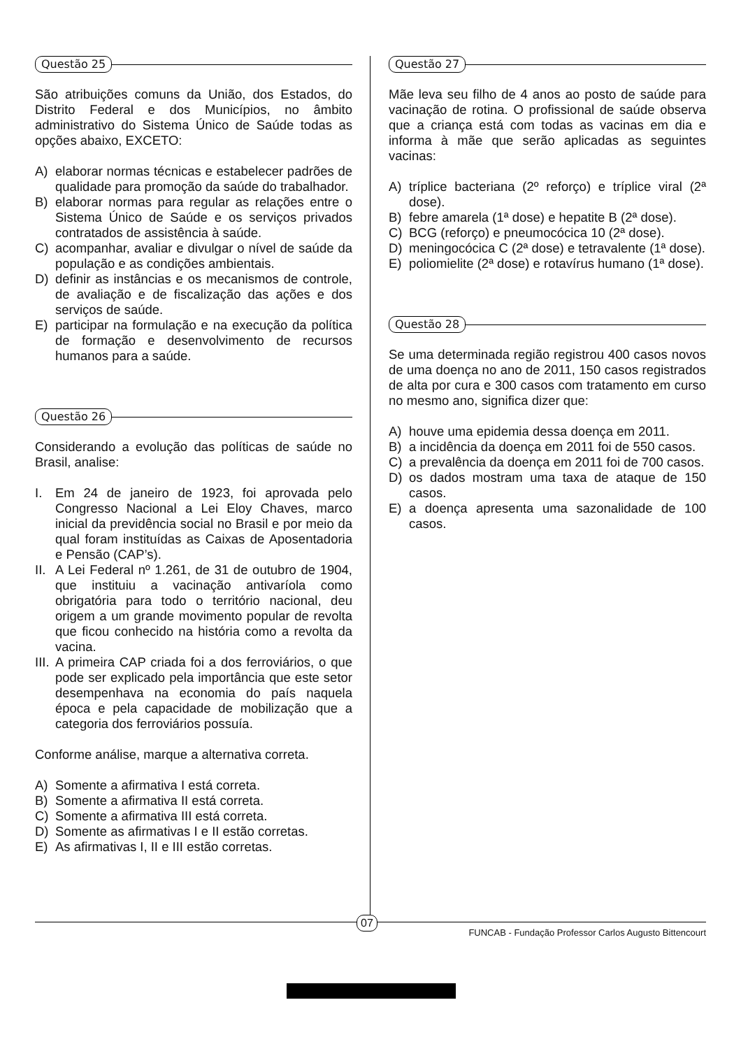Questão 25
São atribuições comuns da União, dos Estados, do Distrito Federal e dos Municípios, no âmbito administrativo do Sistema Único de Saúde todas as opções abaixo, EXCETO:
A) elaborar normas técnicas e estabelecer padrões de qualidade para promoção da saúde do trabalhador.
B) elaborar normas para regular as relações entre o Sistema Único de Saúde e os serviços privados contratados de assistência à saúde.
C) acompanhar, avaliar e divulgar o nível de saúde da população e as condições ambientais.
D) definir as instâncias e os mecanismos de controle, de avaliação e de fiscalização das ações e dos serviços de saúde.
E) participar na formulação e na execução da política de formação e desenvolvimento de recursos humanos para a saúde.
Questão 26
Considerando a evolução das políticas de saúde no Brasil, analise:
I. Em 24 de janeiro de 1923, foi aprovada pelo Congresso Nacional a Lei Eloy Chaves, marco inicial da previdência social no Brasil e por meio da qual foram instituídas as Caixas de Aposentadoria e Pensão (CAP’s).
II.
A Lei Federal nº 1.261, de 31 de outubro de 1904, que instituiu a vacinação antivaríola como obrigatória para todo o território nacional, deu origem a um grande movimento popular de revolta que ficou conhecido na história como a revolta da vacina.
III.
A primeira CAP criada foi a dos ferroviários, o que pode ser explicado pela importância que este setor desempenhava na economia do país naquela época e pela capacidade de mobilização que a categoria dos ferroviários possuía.
Conforme análise, marque a alternativa correta.
A) Somente a afirmativa I está correta.
B) Somente a afirmativa II está correta.
C) Somente a afirmativa III está correta.
D) Somente as afirmativas I e II estão corretas.
E) As afirmativas I, II e III estão corretas.
Questão 27
Mãe leva seu filho de 4 anos ao posto de saúde para vacinação de rotina. O profissional de saúde observa que a criança está com todas as vacinas em dia e informa à mãe que serão aplicadas as seguintes vacinas:
A) tríplice bacteriana (2º reforço) e tríplice viral (2ª dose).
B) febre amarela (1ª dose) e hepatite B (2ª dose).
C) BCG (reforço) e pneumocócica 10 (2ª dose).
D) meningocócica C (2ª dose) e tetravalente (1ª dose).
E) poliomielite (2ª dose) e rotavírus humano (1ª dose).
Questão 28
Se uma determinada região registrou 400 casos novos de uma doença no ano de 2011, 150 casos registrados de alta por cura e 300 casos com tratamento em curso no mesmo ano, significa dizer que:
A) houve uma epidemia dessa doença em 2011.
B) a incidência da doença em 2011 foi de 550 casos.
C) a prevalência da doença em 2011 foi de 700 casos.
D) os dados mostram uma taxa de ataque de 150 casos.
E) a doença apresenta uma sazonalidade de 100 casos.
07
FUNCAB - Fundação Professor Carlos Augusto Bittencourt